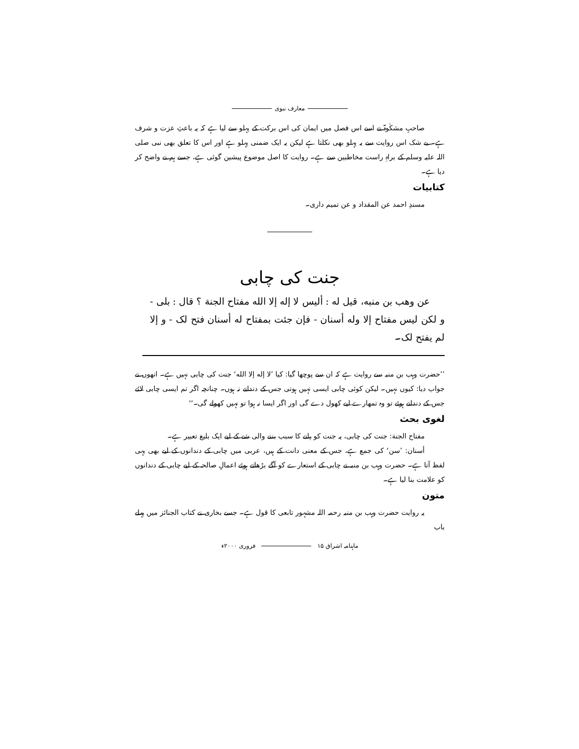معارف نبوی
صاحبِ مشکٰوۃ نے اسے اس فصل میں ایمان کی اس برکت کے پہلو سے لیا ہے کہ یہ باعثِ عزت و شرف ہے۔ بے شک اس روایت سے یہ پہلو بھی نکلتا ہے لیکن یہ ایک ضمنی پہلو ہے اور اس کا تعلق بھی نبی صلی اللہ علیہ وسلم کے براہِ راست مخاطبین سے ہے۔ روایت کا اصل موضوع پیشین گوئی ہے، جسے ہم نے واضح کر دیا ہے۔
کتابیات
مسندِ احمد عن المقداد و عن تمیم داری۔
جنت کی چابی
عن وهب بن منبه، قيل له : أليس لا إله إلا الله مفتاح الجنة ؟ قال : بلی - و لکن ليس مفتاح إلا وله أسنان - فإن جئت بمفتاح له أسنان فتح لک - و إلا لم يفتح لک۔
’’حضرت وہب بن منبہ سے روایت ہے کہ ان سے پوچھا گیا: کیا ’لا إله إلا الله‘ جنت کی چابی نہیں ہے۔ انھوں نے جواب دیا: کیوں نہیں۔ لیکن کوئی چابی ایسی نہیں ہوتی جس کے دندانے نہ ہوں۔ چنانچہ اگر تم ایسی چابی لائے جس کے دندانے ہوئے تو وہ تمھارے لیے کھول دے گی اور اگر ایسا نہ ہوا تو نہیں کھولے گی۔‘‘
لغوی بحث
مفتاح الجنة: جنت کی چابی، یہ جنت کو پانے کا سبب بننے والی شے کے لیے ایک بلیغ تعبیر ہے۔
أسنان: ’سن‘ کی جمع ہے، جس کے معنی دانت کے ہیں، عربی میں چابی کے دندانوں کے لیے بھی یہی لفظ آتا ہے۔ حضرت وہب بن منبہ نے چابی کے استعارے کو آگے بڑھاتے ہوئے اعمالِ صالحہ کے لیے چابی کے دندانوں کو علامت بنا لیا ہے۔
متون
یہ روایت حضرت وہب بن منبہ رحمہ اللہ مشہور تابعی کا قول ہے۔ جسے بخاری نے کتاب الجنائز میں پہلے باب
ماہنامہ اشراق ۱۵ فروری ۲۰۰۰ء